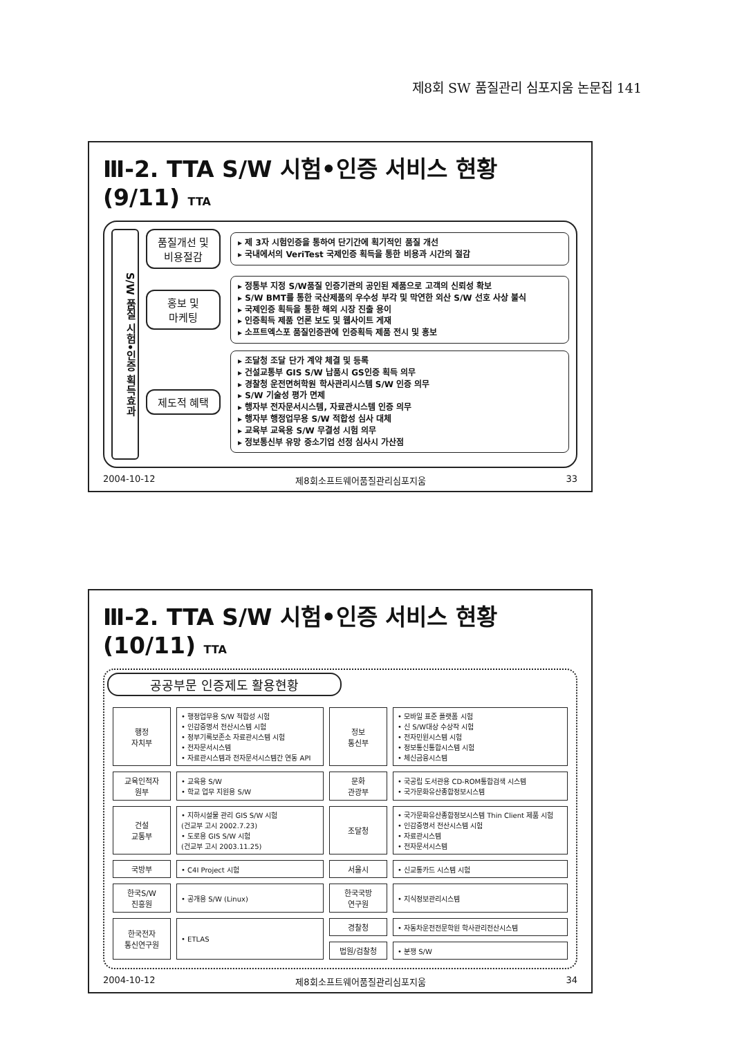제8회 SW 품질관리 심포지움 논문집 141
Ⅲ-2. TTA S/W 시험•인증 서비스 현황 (9/11) TTA
S/W 품질 시험•인증 획득효과
품질개선 및
비용절감
▸ 제 3자 시험인증을 통하여 단기간에 획기적인 품질 개선
▸ 국내에서의 VeriTest 국제인증 획득을 통한 비용과 시간의 절감
홍보 및
마케팅
▸ 정통부 지정 S/W품질 인증기관의 공인된 제품으로 고객의 신뢰성 확보
▸ S/W BMT를 통한 국산제품의 우수성 부각 및 막연한 외산 S/W 선호 사상 불식
▸ 국제인증 획득을 통한 해외 시장 진출 용이
▸ 인증획득 제품 언론 보도 및 웹사이트 게재
▸ 소프트엑스포 품질인증관에 인증획득 제품 전시 및 홍보
제도적 혜택
▸ 조달청 조달 단가 계약 체결 및 등록
▸ 건설교통부 GIS S/W 납품시 GS인증 획득 의무
▸ 경찰청 운전면허학원 학사관리시스템 S/W 인증 의무
▸ S/W 기술성 평가 면제
▸ 행자부 전자문서시스템, 자료관시스템 인증 의무
▸ 행자부 행정업무용 S/W 적합성 심사 대체
▸ 교육부 교육용 S/W 무결성 시험 의무
▸ 정보통신부 유망 중소기업 선정 심사시 가산점
2004-10-12 제8회소프트웨어품질관리심포지움 33
Ⅲ-2. TTA S/W 시험•인증 서비스 현황 (10/11) TTA
공공부문 인증제도 활용현황
| 행정 자치부 | • 행정업무용 S/W 적합성 시험 • 인감증명서 전산시스템 시험 • 정부기록보존소 자료관시스템 시험 • 전자문서시스템 • 자료관시스템과 전자문서시스템간 연동 API | 정보 통신부 | • 모바일 표준 플랫폼 시험 • 신 S/W대상 수상작 시험 • 전자민원시스템 시험 • 정보통신통합시스템 시험 • 체신금융시스템 |
| 교육인적자 원부 | • 교육용 S/W • 학교 업무 지원용 S/W | 문화 관광부 | • 국공립 도서관용 CD-ROM통합검색 시스템 • 국가문화유산종합정보시스템 |
| 건설 교통부 | • 지하시설물 관리 GIS S/W 시험 (건교부 고시 2002.7.23) • 도로용 GIS S/W 시험 (건교부 고시 2003.11.25) | 조달청 | • 국가문화유산종합정보시스템 Thin Client 제품 시험 • 인감증명서 전산시스템 시험 • 자료관시스템 • 전자문서시스템 |
| 국방부 | • C4I Project 시험 | 서울시 | • 신교통카드 시스템 시험 |
| 한국S/W 진흥원 | • 공개용 S/W (Linux) | 한국국방 연구원 | • 지식정보관리시스템 |
| 한국전자 통신연구원 | • ETLAS | 경찰청 | • 자동차운전전문학원 학사관리전산시스템 |
| | | 법원/검찰청 | • 분쟁 S/W |
2004-10-12 제8회소프트웨어품질관리심포지움 34